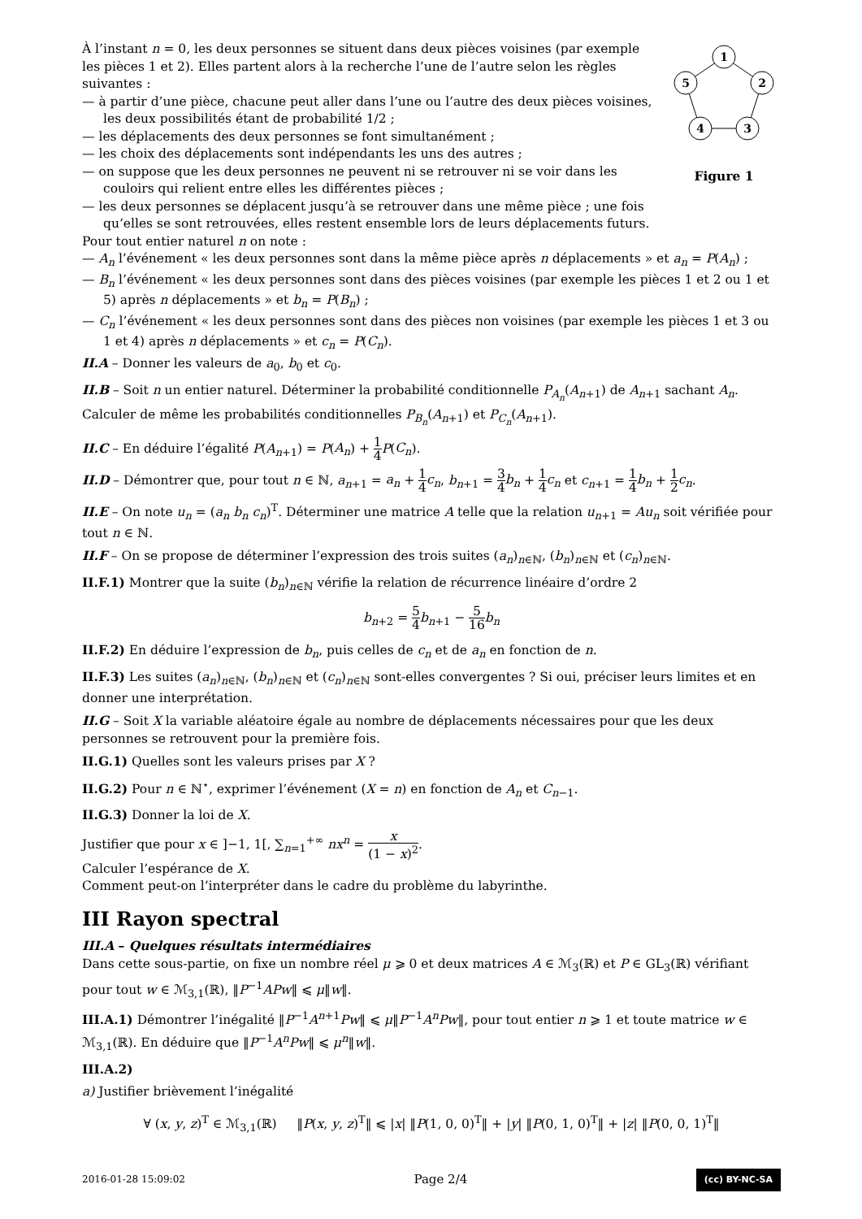À l’instant n = 0, les deux personnes se situent dans deux pièces voisines (par exemple les pièces 1 et 2). Elles partent alors à la recherche l’une de l’autre selon les règles suivantes :
— à partir d’une pièce, chacune peut aller dans l’une ou l’autre des deux pièces voisines, les deux possibilités étant de probabilité 1/2 ;
— les déplacements des deux personnes se font simultanément ;
— les choix des déplacements sont indépendants les uns des autres ;
— on suppose que les deux personnes ne peuvent ni se retrouver ni se voir dans les couloirs qui relient entre elles les différentes pièces ;
— les deux personnes se déplacent jusqu’à se retrouver dans une même pièce ; une fois qu’elles se sont retrouvées, elles restent ensemble lors de leurs déplacements futurs.
1
2
5
4
3
Figure 1
Pour tout entier naturel n on note :
— A<sub>n</sub> l’événement « les deux personnes sont dans la même pièce après n déplacements » et a<sub>n</sub> = P(A<sub>n</sub>) ;
— B<sub>n</sub> l’événement « les deux personnes sont dans des pièces voisines (par exemple les pièces 1 et 2 ou 1 et 5) après n déplacements » et b<sub>n</sub> = P(B<sub>n</sub>) ;
— C<sub>n</sub> l’événement « les deux personnes sont dans des pièces non voisines (par exemple les pièces 1 et 3 ou 1 et 4) après n déplacements » et c<sub>n</sub> = P(C<sub>n</sub>).
II.A – Donner les valeurs de a<sub>0</sub>, b<sub>0</sub> et c<sub>0</sub>.
II.B – Soit n un entier naturel. Déterminer la probabilité conditionnelle P<sub>A<sub>n</sub></sub>(A<sub>n+1</sub>) de A<sub>n+1</sub> sachant A<sub>n</sub>.
Calculer de même les probabilités conditionnelles P<sub>B<sub>n</sub></sub>(A<sub>n+1</sub>) et P<sub>C<sub>n</sub></sub>(A<sub>n+1</sub>).
II.C – En déduire l’égalité P(A<sub>n+1</sub>) = P(A<sub>n</sub>) + 1 4 P(C<sub>n</sub>).
II.D – Démontrer que, pour tout n ∈ ℕ, a<sub>n+1</sub> = a<sub>n</sub> + 1 4 c<sub>n</sub>, b<sub>n+1</sub> = 3 4 b<sub>n</sub> + 1 4 c<sub>n</sub> et c<sub>n+1</sub> = 1 4 b<sub>n</sub> + 1 2 c<sub>n</sub>.
II.E – On note u<sub>n</sub> = (a<sub>n</sub> b<sub>n</sub> c<sub>n</sub>)<sup>T</sup>. Déterminer une matrice A telle que la relation u<sub>n+1</sub> = Au<sub>n</sub> soit vérifiée pour tout n ∈ ℕ.
II.F – On se propose de déterminer l’expression des trois suites (a<sub>n</sub>)<sub>n∈ℕ</sub>, (b<sub>n</sub>)<sub>n∈ℕ</sub> et (c<sub>n</sub>)<sub>n∈ℕ</sub>.
II.F.1) Montrer que la suite (b<sub>n</sub>)<sub>n∈ℕ</sub> vérifie la relation de récurrence linéaire d’ordre 2
b<sub>n+2</sub> = 5 4 b<sub>n+1</sub> − 5 16 b<sub>n</sub>
II.F.2) En déduire l’expression de b<sub>n</sub>, puis celles de c<sub>n</sub> et de a<sub>n</sub> en fonction de n.
II.F.3) Les suites (a<sub>n</sub>)<sub>n∈ℕ</sub>, (b<sub>n</sub>)<sub>n∈ℕ</sub> et (c<sub>n</sub>)<sub>n∈ℕ</sub> sont-elles convergentes ? Si oui, préciser leurs limites et en donner une interprétation.
II.G – Soit X la variable aléatoire égale au nombre de déplacements nécessaires pour que les deux personnes se retrouvent pour la première fois.
II.G.1) Quelles sont les valeurs prises par X ?
II.G.2) Pour n ∈ ℕ<sup>⋆</sup>, exprimer l’événement (X = n) en fonction de A<sub>n</sub> et C<sub>n−1</sub>.
II.G.3) Donner la loi de X.
Justifier que pour x ∈ ]−1, 1[, ∑<sub>n=1</sub><sup>+∞</sup> nx<sup>n</sup> = x (1 − x)<sup>2</sup>.
Calculer l’espérance de X.
Comment peut-on l’interpréter dans le cadre du problème du labyrinthe.
III Rayon spectral
III.A – Quelques résultats intermédiaires
Dans cette sous-partie, on fixe un nombre réel μ ⩾ 0 et deux matrices A ∈ ℳ<sub>3</sub>(ℝ) et P ∈ GL<sub>3</sub>(ℝ) vérifiant pour tout w ∈ ℳ<sub>3,1</sub>(ℝ), ‖P<sup>−1</sup>APw‖ ⩽ μ‖w‖.
III.A.1) Démontrer l’inégalité ‖P<sup>−1</sup>A<sup>n+1</sup>Pw‖ ⩽ μ‖P<sup>−1</sup>A<sup>n</sup>Pw‖, pour tout entier n ⩾ 1 et toute matrice w ∈ ℳ<sub>3,1</sub>(ℝ). En déduire que ‖P<sup>−1</sup>A<sup>n</sup>Pw‖ ⩽ μ<sup>n</sup>‖w‖.
III.A.2)
a) Justifier brièvement l’inégalité
∀ (x, y, z)<sup>T</sup> ∈ ℳ<sub>3,1</sub>(ℝ) ‖P(x, y, z)<sup>T</sup>‖ ⩽ |x| ‖P(1, 0, 0)<sup>T</sup>‖ + |y| ‖P(0, 1, 0)<sup>T</sup>‖ + |z| ‖P(0, 0, 1)<sup>T</sup>‖
2016-01-28 15:09:02 Page 2/4 (cc) BY-NC-SA